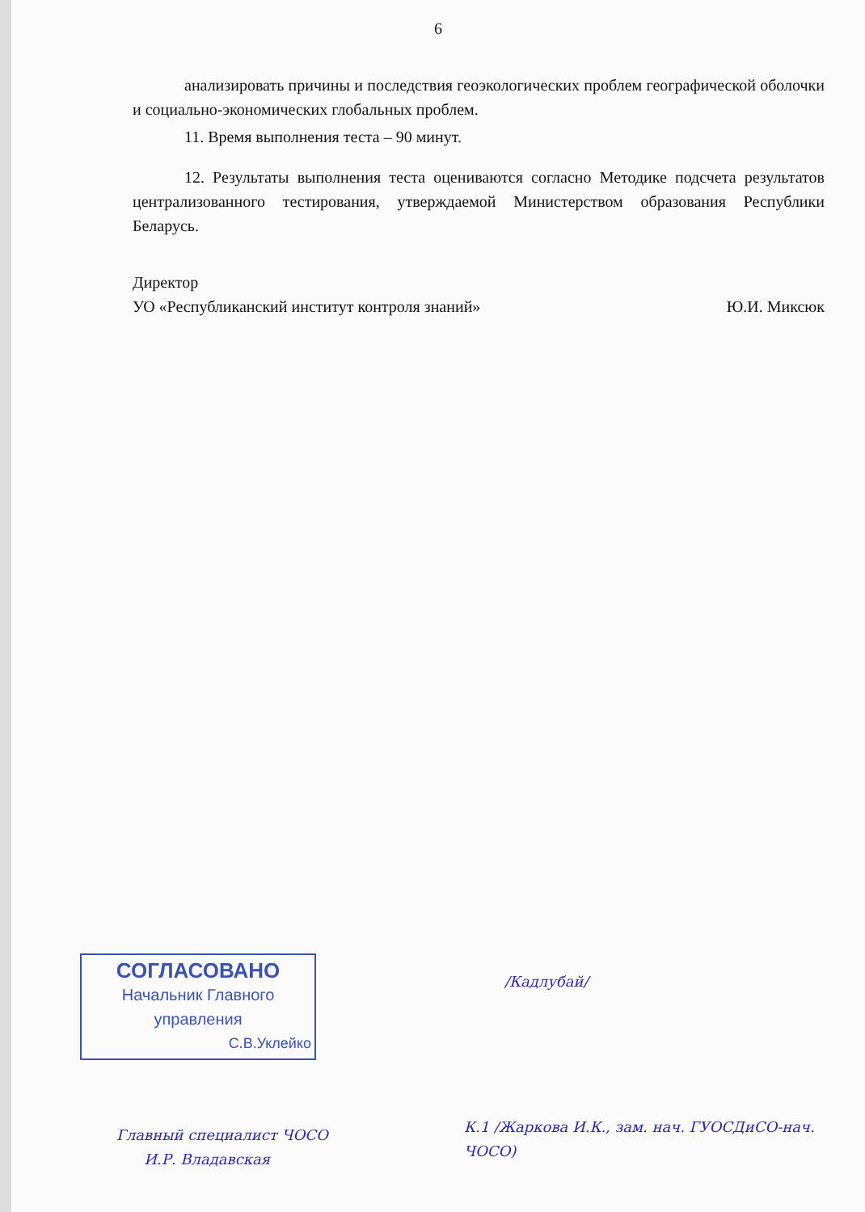6
анализировать причины и последствия геоэкологических проблем географической оболочки и социально-экономических глобальных проблем.
11. Время выполнения теста – 90 минут.
12. Результаты выполнения теста оцениваются согласно Методике подсчета результатов централизованного тестирования, утверждаемой Министерством образования Республики Беларусь.
Директор
УО «Республиканский институт контроля знаний» Ю.И. Миксюк
СОГЛАСОВАНО
Начальник Главного управления
С.В.Уклейко
/Кадлубай/
Главный специалист ЧОСО
И.Р. Владавская
К.1 /Жаркова И.К., зам. нач. ГУОСДиСО-нач. ЧОСО)